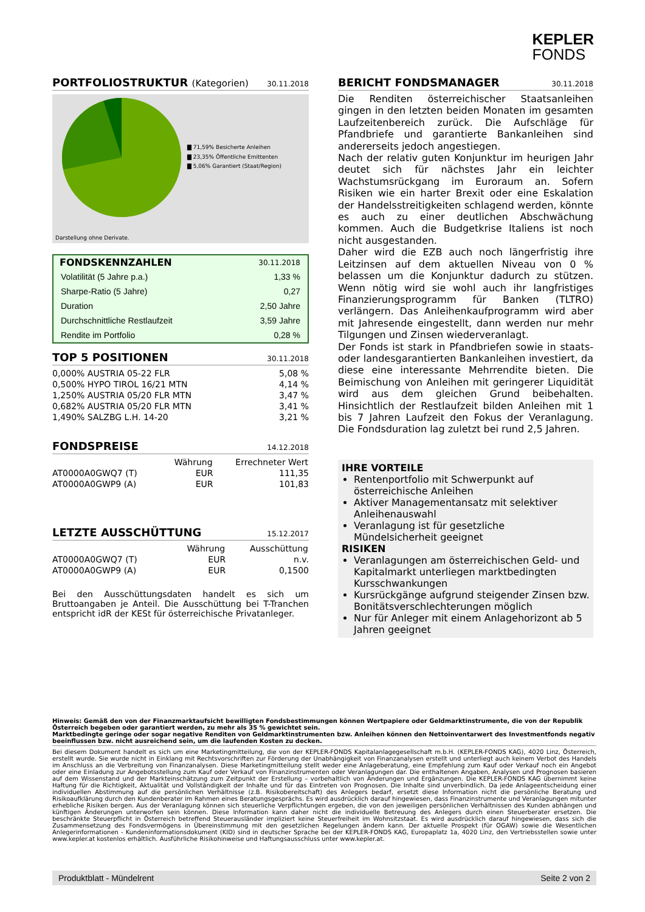KEPLER
FONDS
PORTFOLIOSTRUKTUR (Kategorien) 30.11.2018
▇ 71,59% Besicherte Anleihen
▇ 23,35% Öffentliche Emittenten
▇ 5,06% Garantiert (Staat/Region)
Darstellung ohne Derivate.
| FONDSKENNZAHLEN | 30.11.2018 |
| Volatilität (5 Jahre p.a.) | 1,33 % |
| Sharpe-Ratio (5 Jahre) | 0,27 |
| Duration | 2,50 Jahre |
| Durchschnittliche Restlaufzeit | 3,59 Jahre |
| Rendite im Portfolio | 0,28 % |
TOP 5 POSITIONEN 30.11.2018
| 0,000% AUSTRIA 05-22 FLR | 5,08 % |
| 0,500% HYPO TIROL 16/21 MTN | 4,14 % |
| 1,250% AUSTRIA 05/20 FLR MTN | 3,47 % |
| 0,682% AUSTRIA 05/20 FLR MTN | 3,41 % |
| 1,490% SALZBG L.H. 14-20 | 3,21 % |
FONDSPREISE 14.12.2018
| | Währung | Errechneter Wert |
| --- | --- | --- |
| AT0000A0GWQ7 (T) | EUR | 111,35 |
| AT0000A0GWP9 (A) | EUR | 101,83 |
LETZTE AUSSCHÜTTUNG 15.12.2017
| | Währung | Ausschüttung |
| --- | --- | --- |
| AT0000A0GWQ7 (T) | EUR | n.v. |
| AT0000A0GWP9 (A) | EUR | 0,1500 |
Bei den Ausschüttungsdaten handelt es sich um Bruttoangaben je Anteil. Die Ausschüttung bei T-Tranchen entspricht idR der KESt für österreichische Privatanleger.
BERICHT FONDSMANAGER 30.11.2018
Die Renditen österreichischer Staatsanleihen gingen in den letzten beiden Monaten im gesamten Laufzeitenbereich zurück. Die Aufschläge für Pfandbriefe und garantierte Bankanleihen sind andererseits jedoch angestiegen.
Nach der relativ guten Konjunktur im heurigen Jahr deutet sich für nächstes Jahr ein leichter Wachstumsrückgang im Euroraum an. Sofern Risiken wie ein harter Brexit oder eine Eskalation der Handelsstreitigkeiten schlagend werden, könnte es auch zu einer deutlichen Abschwächung kommen. Auch die Budgetkrise Italiens ist noch nicht ausgestanden.
Daher wird die EZB auch noch längerfristig ihre Leitzinsen auf dem aktuellen Niveau von 0 % belassen um die Konjunktur dadurch zu stützen. Wenn nötig wird sie wohl auch ihr langfristiges Finanzierungsprogramm für Banken (TLTRO) verlängern. Das Anleihenkaufprogramm wird aber mit Jahresende eingestellt, dann werden nur mehr Tilgungen und Zinsen wiederveranlagt.
Der Fonds ist stark in Pfandbriefen sowie in staats- oder landesgarantierten Bankanleihen investiert, da diese eine interessante Mehrrendite bieten. Die Beimischung von Anleihen mit geringerer Liquidität wird aus dem gleichen Grund beibehalten. Hinsichtlich der Restlaufzeit bilden Anleihen mit 1 bis 7 Jahren Laufzeit den Fokus der Veranlagung. Die Fondsduration lag zuletzt bei rund 2,5 Jahren.
IHRE VORTEILE
Rentenportfolio mit Schwerpunkt auf österreichische Anleihen
Aktiver Managementansatz mit selektiver Anleihenauswahl
Veranlagung ist für gesetzliche Mündelsicherheit geeignet
RISIKEN
Veranlagungen am österreichischen Geld- und Kapitalmarkt unterliegen marktbedingten Kursschwankungen
Kursrückgänge aufgrund steigender Zinsen bzw. Bonitätsverschlechterungen möglich
Nur für Anleger mit einem Anlagehorizont ab 5 Jahren geeignet
Hinweis: Gemäß den von der Finanzmarktaufsicht bewilligten Fondsbestimmungen können Wertpapiere oder Geldmarktinstrumente, die von der Republik Österreich begeben oder garantiert werden, zu mehr als 35 % gewichtet sein.
Marktbedingte geringe oder sogar negative Renditen von Geldmarktinstrumenten bzw. Anleihen können den Nettoinventarwert des Investmentfonds negativ beeinflussen bzw. nicht ausreichend sein, um die laufenden Kosten zu decken.
Bei diesem Dokument handelt es sich um eine Marketingmitteilung, die von der KEPLER-FONDS Kapitalanlagegesellschaft m.b.H. (KEPLER-FONDS KAG), 4020 Linz, Österreich, erstellt wurde. Sie wurde nicht in Einklang mit Rechtsvorschriften zur Förderung der Unabhängigkeit von Finanzanalysen erstellt und unterliegt auch keinem Verbot des Handels im Anschluss an die Verbreitung von Finanzanalysen. Diese Marketingmitteilung stellt weder eine Anlageberatung, eine Empfehlung zum Kauf oder Verkauf noch ein Angebot oder eine Einladung zur Angebotsstellung zum Kauf oder Verkauf von Finanzinstrumenten oder Veranlagungen dar. Die enthaltenen Angaben, Analysen und Prognosen basieren auf dem Wissenstand und der Markteinschätzung zum Zeitpunkt der Erstellung – vorbehaltlich von Änderungen und Ergänzungen. Die KEPLER-FONDS KAG übernimmt keine Haftung für die Richtigkeit, Aktualität und Vollständigkeit der Inhalte und für das Eintreten von Prognosen. Die Inhalte sind unverbindlich. Da jede Anlageentscheidung einer individuellen Abstimmung auf die persönlichen Verhältnisse (z.B. Risikobereitschaft) des Anlegers bedarf, ersetzt diese Information nicht die persönliche Beratung und Risikoaufklärung durch den Kundenberater im Rahmen eines Beratungsgesprächs. Es wird ausdrücklich darauf hingewiesen, dass Finanzinstrumente und Veranlagungen mitunter erhebliche Risiken bergen. Aus der Veranlagung können sich steuerliche Verpflichtungen ergeben, die von den jeweiligen persönlichen Verhältnissen des Kunden abhängen und künftigen Änderungen unterworfen sein können. Diese Information kann daher nicht die individuelle Betreuung des Anlegers durch einen Steuerberater ersetzen. Die beschränkte Steuerpflicht in Österreich betreffend Steuerausländer impliziert keine Steuerfreiheit im Wohnsitzstaat. Es wird ausdrücklich darauf hingewiesen, dass sich die Zusammensetzung des Fondsvermögens in Übereinstimmung mit den gesetzlichen Regelungen ändern kann. Der aktuelle Prospekt (für OGAW) sowie die Wesentlichen Anlegerinformationen - Kundeninformationsdokument (KID) sind in deutscher Sprache bei der KEPLER-FONDS KAG, Europaplatz 1a, 4020 Linz, den Vertriebsstellen sowie unter www.kepler.at kostenlos erhältlich. Ausführliche Risikohinweise und Haftungsausschluss unter www.kepler.at.
Produktblatt - Mündelrent Seite 2 von 2